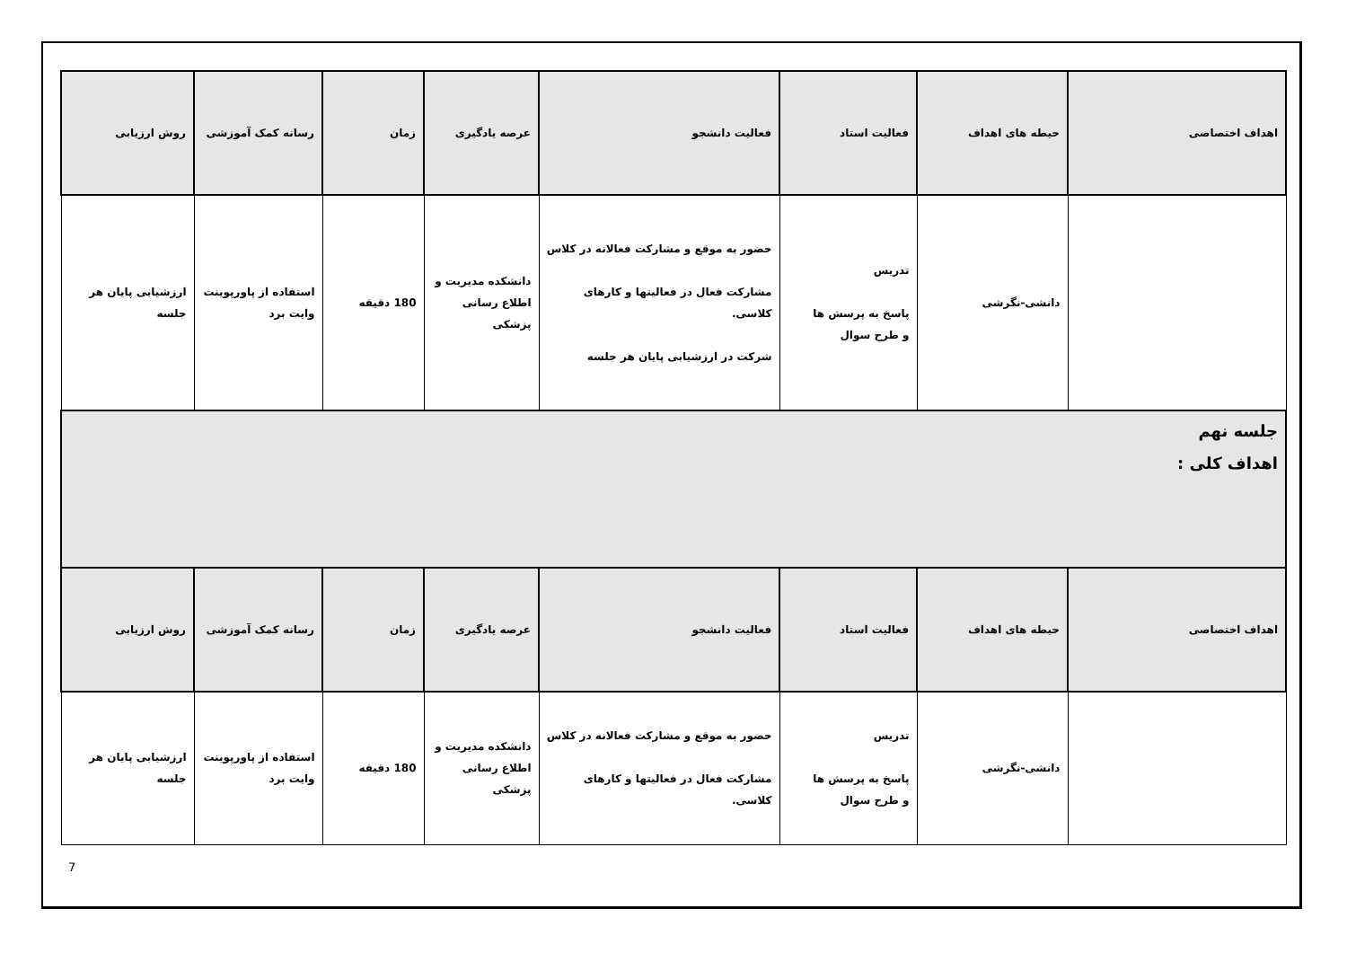| اهداف اختصاصی | حیطه های اهداف | فعالیت استاد | فعالیت دانشجو | عرصه یادگیری | زمان | رسانه کمک آموزشی | روش ارزیابی |
| --- | --- | --- | --- | --- | --- | --- | --- |
| | دانشی-نگرشی | تدریس پاسخ به پرسش ها و طرح سوال | حضور به موقع و مشارکت فعالانه در کلاس مشارکت فعال در فعالیتها و کارهای کلاسی. شرکت در ارزشیابی پایان هر جلسه | دانشکده مدیریت و اطلاع رسانی پزشکی | 180 دقیقه | استفاده از پاورپوینت وایت برد | ارزشیابی پایان هر جلسه |
| جلسه نهم اهداف کلی : | | | | | | | |
| اهداف اختصاصی | حیطه های اهداف | فعالیت استاد | فعالیت دانشجو | عرصه یادگیری | زمان | رسانه کمک آموزشی | روش ارزیابی |
| | دانشی-نگرشی | تدریس پاسخ به پرسش ها و طرح سوال | حضور به موقع و مشارکت فعالانه در کلاس مشارکت فعال در فعالیتها و کارهای کلاسی. | دانشکده مدیریت و اطلاع رسانی پزشکی | 180 دقیقه | استفاده از پاورپوینت وایت برد | ارزشیابی پایان هر جلسه |
7